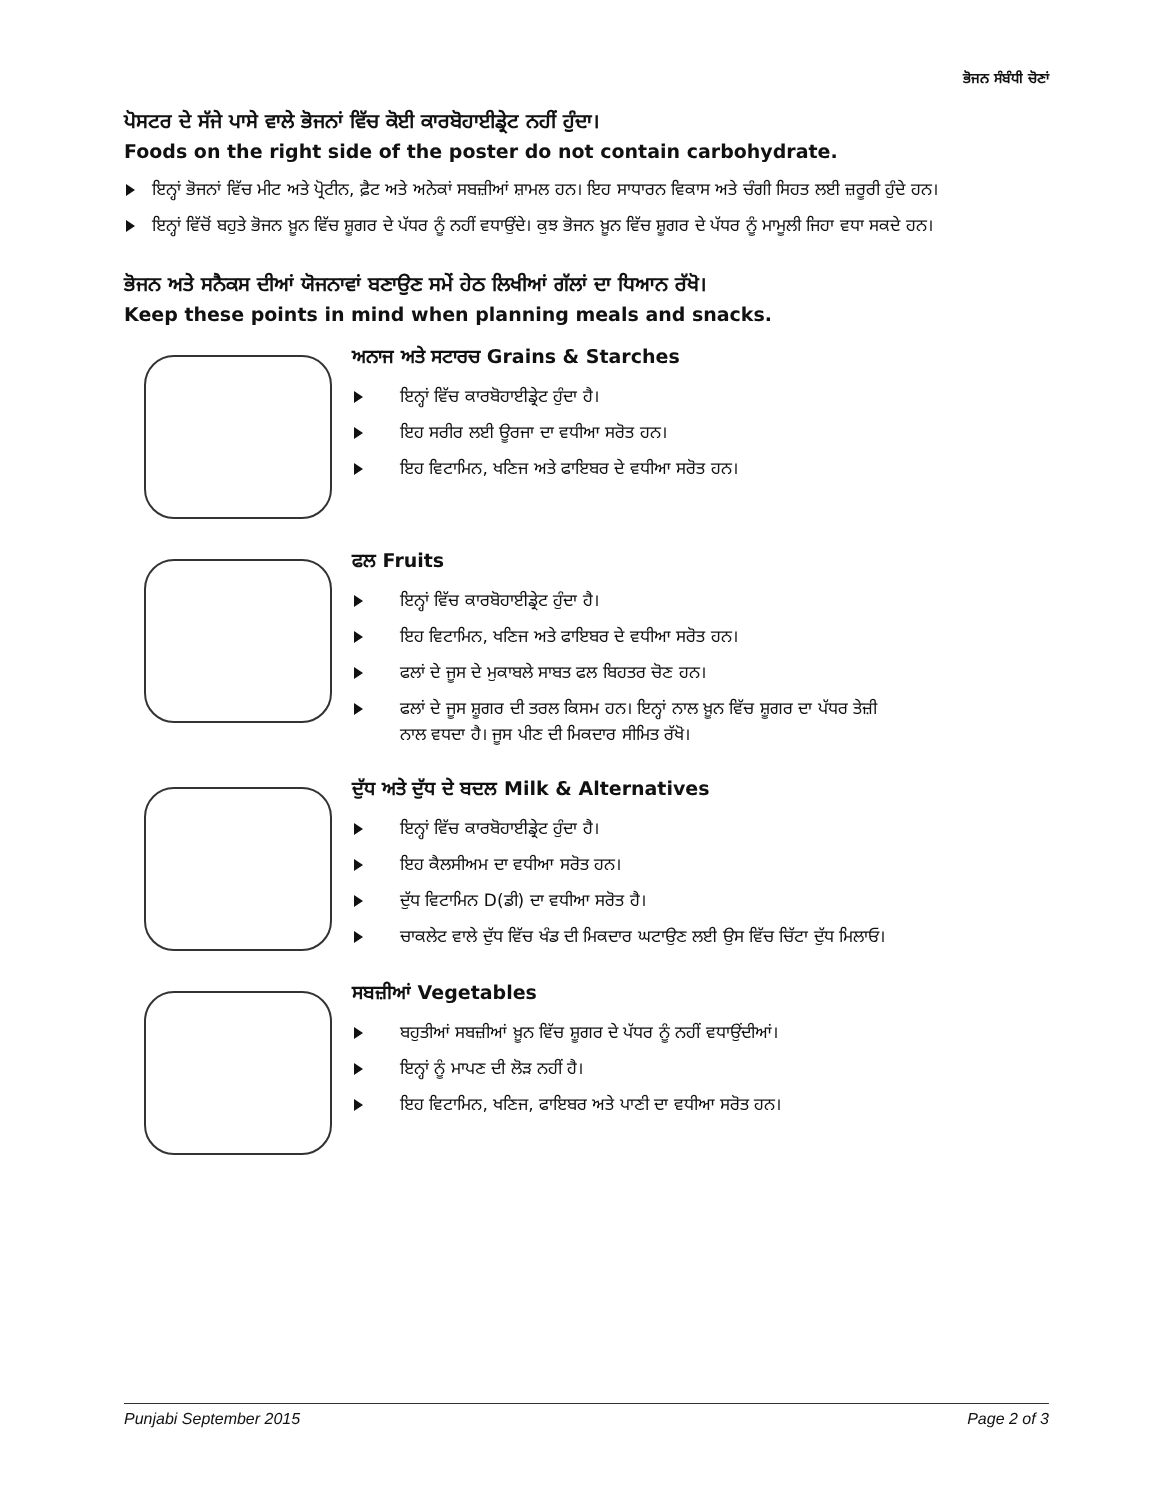ਭੋਜਨ ਸੰਬੰਧੀ ਚੋਣਾਂ
ਪੋਸਟਰ ਦੇ ਸੱਜੇ ਪਾਸੇ ਵਾਲੇ ਭੋਜਨਾਂ ਵਿੱਚ ਕੋਈ ਕਾਰਬੋਹਾਈਡ੍ਰੇਟ ਨਹੀਂ ਹੁੰਦਾ।
Foods on the right side of the poster do not contain carbohydrate.
ਇਨ੍ਹਾਂ ਭੋਜਨਾਂ ਵਿੱਚ ਮੀਟ ਅਤੇ ਪ੍ਰੋਟੀਨ, ਫ਼ੈਟ ਅਤੇ ਅਨੇਕਾਂ ਸਬਜ਼ੀਆਂ ਸ਼ਾਮਲ ਹਨ। ਇਹ ਸਾਧਾਰਨ ਵਿਕਾਸ ਅਤੇ ਚੰਗੀ ਸਿਹਤ ਲਈ ਜ਼ਰੂਰੀ ਹੁੰਦੇ ਹਨ।
ਇਨ੍ਹਾਂ ਵਿੱਚੋਂ ਬਹੁਤੇ ਭੋਜਨ ਖ਼ੂਨ ਵਿੱਚ ਸ਼ੂਗਰ ਦੇ ਪੱਧਰ ਨੂੰ ਨਹੀਂ ਵਧਾਉਂਦੇ। ਕੁਝ ਭੋਜਨ ਖ਼ੂਨ ਵਿੱਚ ਸ਼ੂਗਰ ਦੇ ਪੱਧਰ ਨੂੰ ਮਾਮੂਲੀ ਜਿਹਾ ਵਧਾ ਸਕਦੇ ਹਨ।
ਭੋਜਨ ਅਤੇ ਸਨੈਕਸ ਦੀਆਂ ਯੋਜਨਾਵਾਂ ਬਣਾਉਣ ਸਮੇਂ ਹੇਠ ਲਿਖੀਆਂ ਗੱਲਾਂ ਦਾ ਧਿਆਨ ਰੱਖੋ।
Keep these points in mind when planning meals and snacks.
ਅਨਾਜ ਅਤੇ ਸਟਾਰਚ Grains & Starches
ਇਨ੍ਹਾਂ ਵਿੱਚ ਕਾਰਬੋਹਾਈਡ੍ਰੇਟ ਹੁੰਦਾ ਹੈ।
ਇਹ ਸਰੀਰ ਲਈ ਊਰਜਾ ਦਾ ਵਧੀਆ ਸਰੋਤ ਹਨ।
ਇਹ ਵਿਟਾਮਿਨ, ਖਣਿਜ ਅਤੇ ਫਾਇਬਰ ਦੇ ਵਧੀਆ ਸਰੋਤ ਹਨ।
ਫਲ Fruits
ਇਨ੍ਹਾਂ ਵਿੱਚ ਕਾਰਬੋਹਾਈਡ੍ਰੇਟ ਹੁੰਦਾ ਹੈ।
ਇਹ ਵਿਟਾਮਿਨ, ਖਣਿਜ ਅਤੇ ਫਾਇਬਰ ਦੇ ਵਧੀਆ ਸਰੋਤ ਹਨ।
ਫਲਾਂ ਦੇ ਜੂਸ ਦੇ ਮੁਕਾਬਲੇ ਸਾਬਤ ਫਲ ਬਿਹਤਰ ਚੋਣ ਹਨ।
ਫਲਾਂ ਦੇ ਜੂਸ ਸ਼ੂਗਰ ਦੀ ਤਰਲ ਕਿਸਮ ਹਨ। ਇਨ੍ਹਾਂ ਨਾਲ ਖ਼ੂਨ ਵਿੱਚ ਸ਼ੂਗਰ ਦਾ ਪੱਧਰ ਤੇਜ਼ੀ ਨਾਲ ਵਧਦਾ ਹੈ। ਜੂਸ ਪੀਣ ਦੀ ਮਿਕਦਾਰ ਸੀਮਿਤ ਰੱਖੋ।
ਦੁੱਧ ਅਤੇ ਦੁੱਧ ਦੇ ਬਦਲ Milk & Alternatives
ਇਨ੍ਹਾਂ ਵਿੱਚ ਕਾਰਬੋਹਾਈਡ੍ਰੇਟ ਹੁੰਦਾ ਹੈ।
ਇਹ ਕੈਲਸੀਅਮ ਦਾ ਵਧੀਆ ਸਰੋਤ ਹਨ।
ਦੁੱਧ ਵਿਟਾਮਿਨ D(ਡੀ) ਦਾ ਵਧੀਆ ਸਰੋਤ ਹੈ।
ਚਾਕਲੇਟ ਵਾਲੇ ਦੁੱਧ ਵਿੱਚ ਖੰਡ ਦੀ ਮਿਕਦਾਰ ਘਟਾਉਣ ਲਈ ਉਸ ਵਿੱਚ ਚਿੱਟਾ ਦੁੱਧ ਮਿਲਾਓ।
ਸਬਜ਼ੀਆਂ Vegetables
ਬਹੁਤੀਆਂ ਸਬਜ਼ੀਆਂ ਖ਼ੂਨ ਵਿੱਚ ਸ਼ੂਗਰ ਦੇ ਪੱਧਰ ਨੂੰ ਨਹੀਂ ਵਧਾਉਂਦੀਆਂ।
ਇਨ੍ਹਾਂ ਨੂੰ ਮਾਪਣ ਦੀ ਲੋੜ ਨਹੀਂ ਹੈ।
ਇਹ ਵਿਟਾਮਿਨ, ਖਣਿਜ, ਫਾਇਬਰ ਅਤੇ ਪਾਣੀ ਦਾ ਵਧੀਆ ਸਰੋਤ ਹਨ।
Punjabi September 2015 Page 2 of 3